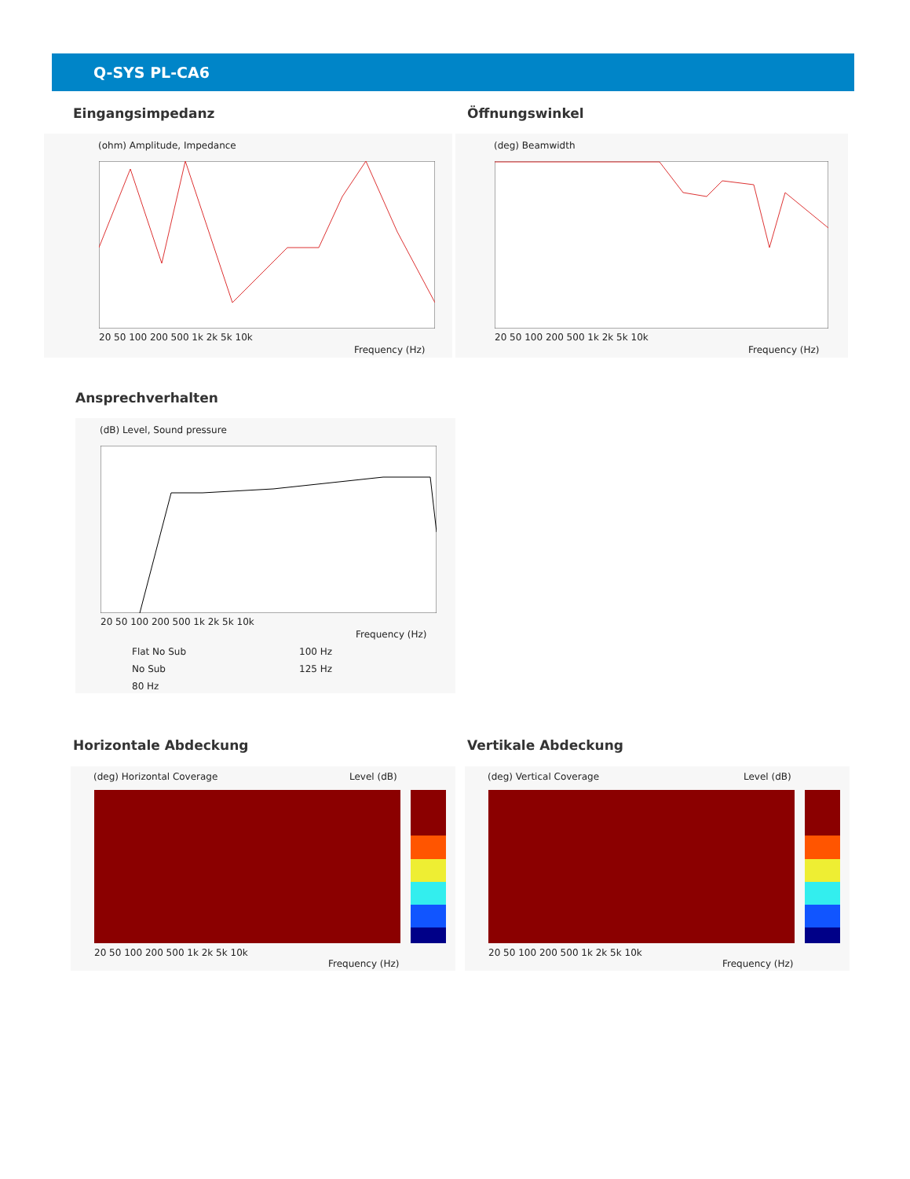Q-SYS PL-CA6
Eingangsimpedanz Öffnungswinkel
(ohm) Amplitude, Impedance
20 50 100 200 500 1k 2k 5k 10k
Frequency (Hz)
(deg) Beamwidth
20 50 100 200 500 1k 2k 5k 10k
Frequency (Hz)
Ansprechverhalten
(dB) Level, Sound pressure
20 50 100 200 500 1k 2k 5k 10k
Frequency (Hz)
Flat No Sub 100 Hz
No Sub 125 Hz
80 Hz
Horizontale Abdeckung Vertikale Abdeckung
(deg) Horizontal Coverage Level (dB)
20 50 100 200 500 1k 2k 5k 10k
Frequency (Hz)
(deg) Vertical Coverage Level (dB)
20 50 100 200 500 1k 2k 5k 10k
Frequency (Hz)